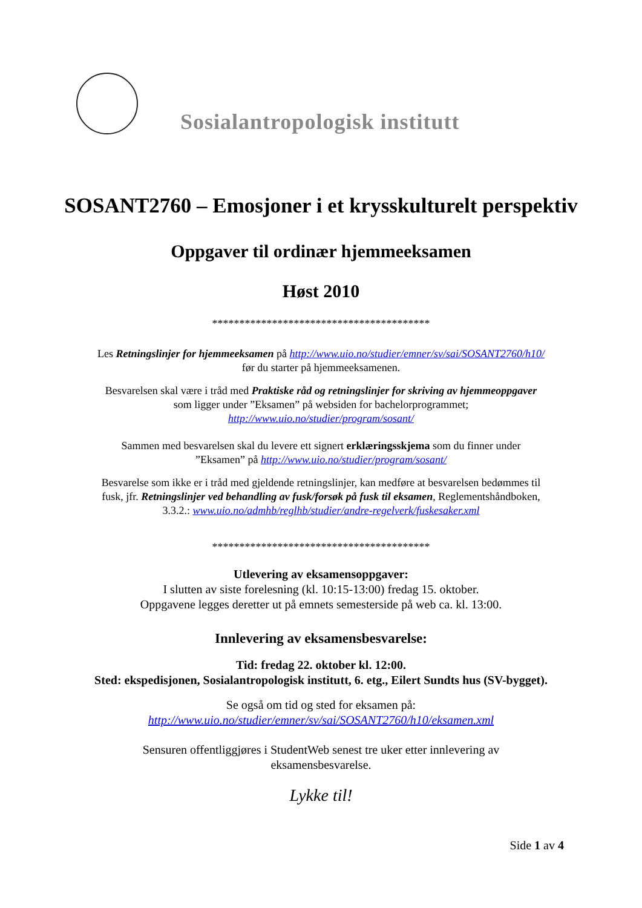Sosialantropologisk institutt
SOSANT2760 – Emosjoner i et krysskulturelt perspektiv
Oppgaver til ordinær hjemmeeksamen
Høst 2010
****************************************
Les Retningslinjer for hjemmeeksamen på http://www.uio.no/studier/emner/sv/sai/SOSANT2760/h10/
før du starter på hjemmeeksamenen.
Besvarelsen skal være i tråd med Praktiske råd og retningslinjer for skriving av hjemmeoppgaver
som ligger under ”Eksamen” på websiden for bachelorprogrammet;
http://www.uio.no/studier/program/sosant/
Sammen med besvarelsen skal du levere ett signert erklæringsskjema som du finner under
”Eksamen” på http://www.uio.no/studier/program/sosant/
Besvarelse som ikke er i tråd med gjeldende retningslinjer, kan medføre at besvarelsen bedømmes til
fusk, jfr. Retningslinjer ved behandling av fusk/forsøk på fusk til eksamen, Reglementshåndboken,
3.3.2.: www.uio.no/admhb/reglhb/studier/andre-regelverk/fuskesaker.xml
****************************************
Utlevering av eksamensoppgaver:
I slutten av siste forelesning (kl. 10:15-13:00) fredag 15. oktober.
Oppgavene legges deretter ut på emnets semesterside på web ca. kl. 13:00.
Innlevering av eksamensbesvarelse:
Tid: fredag 22. oktober kl. 12:00.
Sted: ekspedisjonen, Sosialantropologisk institutt, 6. etg., Eilert Sundts hus (SV-bygget).
Se også om tid og sted for eksamen på:
http://www.uio.no/studier/emner/sv/sai/SOSANT2760/h10/eksamen.xml
Sensuren offentliggjøres i StudentWeb senest tre uker etter innlevering av
eksamensbesvarelse.
Lykke til!
Side 1 av 4